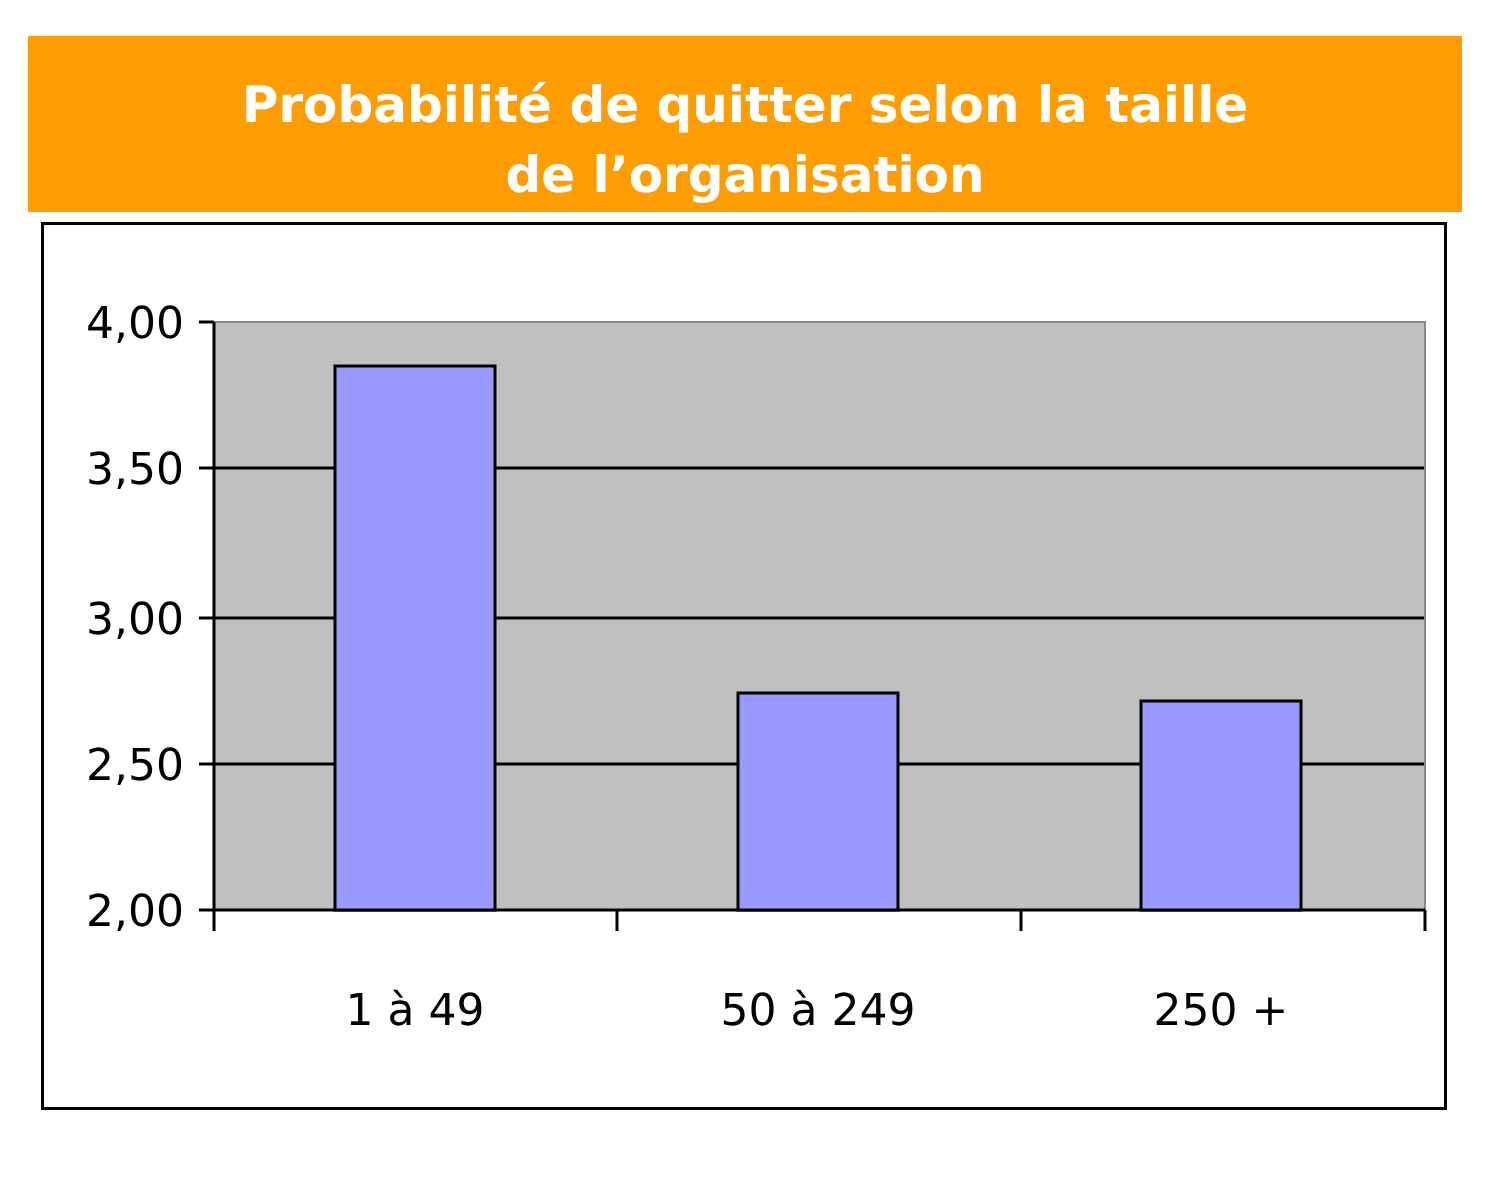Probabilité de quitter selon la taille
de l’organisation
4,00
3,50
3,00
2,50
2,00
1 à 49
50 à 249
250 +